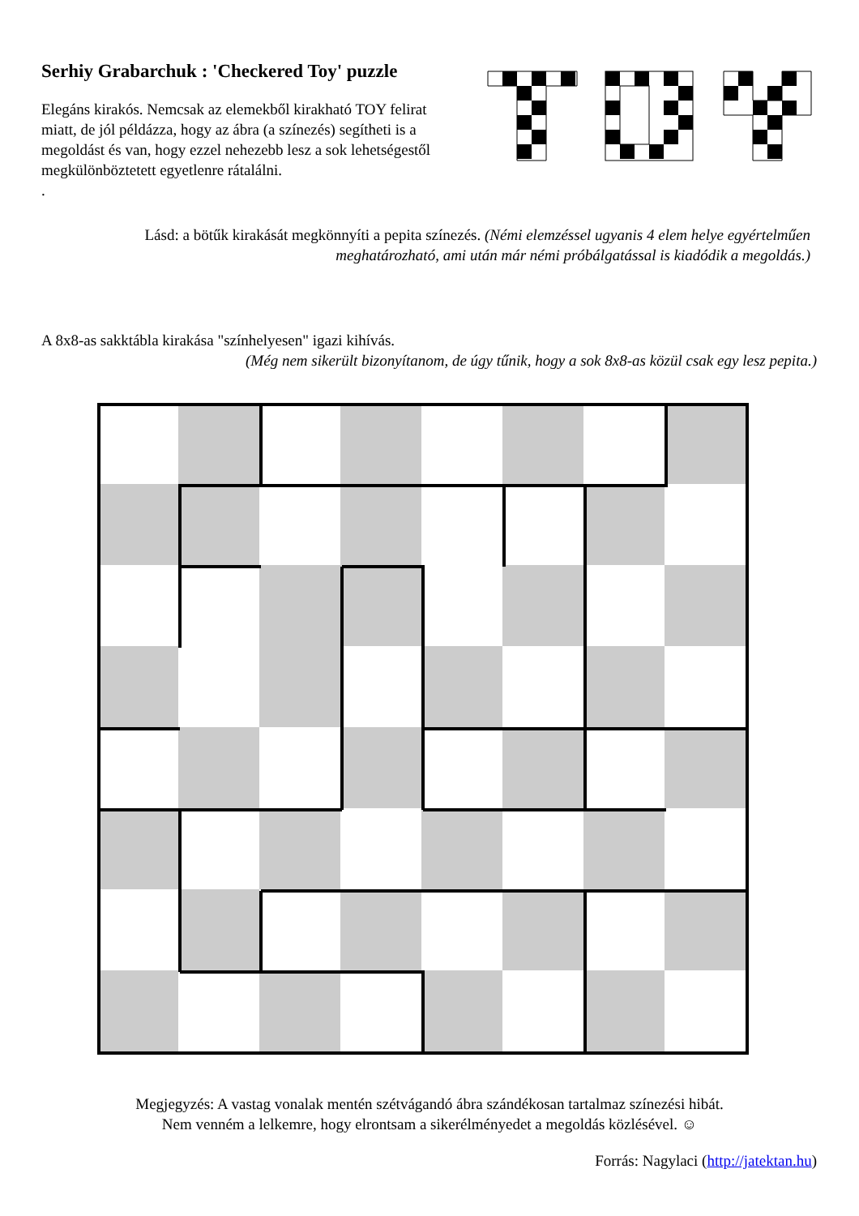Serhiy Grabarchuk : 'Checkered Toy' puzzle
Elegáns kirakós. Nemcsak az elemekből kirakható TOY felirat miatt, de jól példázza, hogy az ábra (a színezés) segítheti is a megoldást és van, hogy ezzel nehezebb lesz a sok lehetségestől megkülönböztetett egyetlenre rátalálni.
.
Lásd: a bötűk kirakását megkönnyíti a pepita színezés. (Némi elemzéssel ugyanis 4 elem helye egyértelműen meghatározható, ami után már némi próbálgatással is kiadódik a megoldás.)
A 8x8-as sakktábla kirakása "színhelyesen" igazi kihívás.
(Még nem sikerült bizonyítanom, de úgy tűnik, hogy a sok 8x8-as közül csak egy lesz pepita.)
Megjegyzés: A vastag vonalak mentén szétvágandó ábra szándékosan tartalmaz színezési hibát.
Nem venném a lelkemre, hogy elrontsam a sikerélményedet a megoldás közlésével. ☺
Forrás: Nagylaci (http://jatektan.hu)